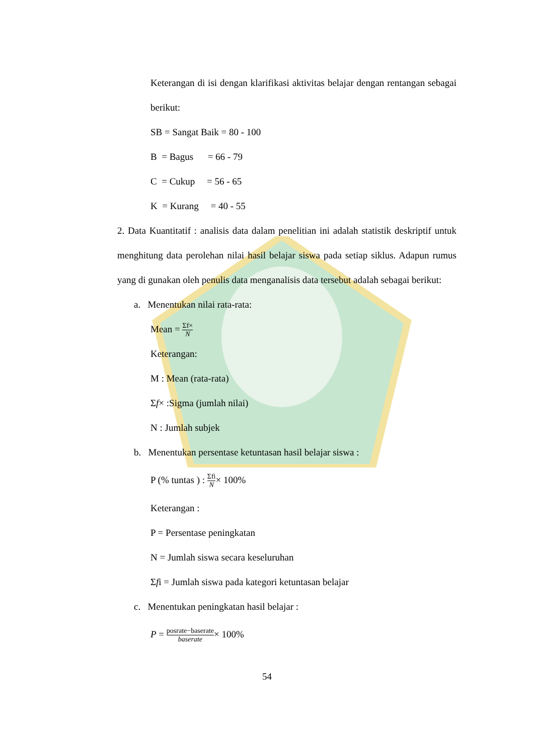Keterangan di isi dengan klarifikasi aktivitas belajar dengan rentangan sebagai berikut:
SB = Sangat Baik = 80 - 100
B = Bagus = 66 - 79
C = Cukup = 56 - 65
K = Kurang = 40 - 55
2. Data Kuantitatif : analisis data dalam penelitian ini adalah statistik deskriptif untuk menghitung data perolehan nilai hasil belajar siswa pada setiap siklus. Adapun rumus yang di gunakan oleh penulis data menganalisis data tersebut adalah sebagai berikut:
a. Menentukan nilai rata-rata:
Mean = Σf× N
Keterangan:
M : Mean (rata-rata)
Σf× :Sigma (jumlah nilai)
N : Jumlah subjek
b. Menentukan persentase ketuntasan hasil belajar siswa :
P (% tuntas ) : Σfi N× 100%
Keterangan :
P = Persentase peningkatan
N = Jumlah siswa secara keseluruhan
Σfi = Jumlah siswa pada kategori ketuntasan belajar
c. Menentukan peningkatan hasil belajar :
P = posrate−baserate baserate× 100%
54